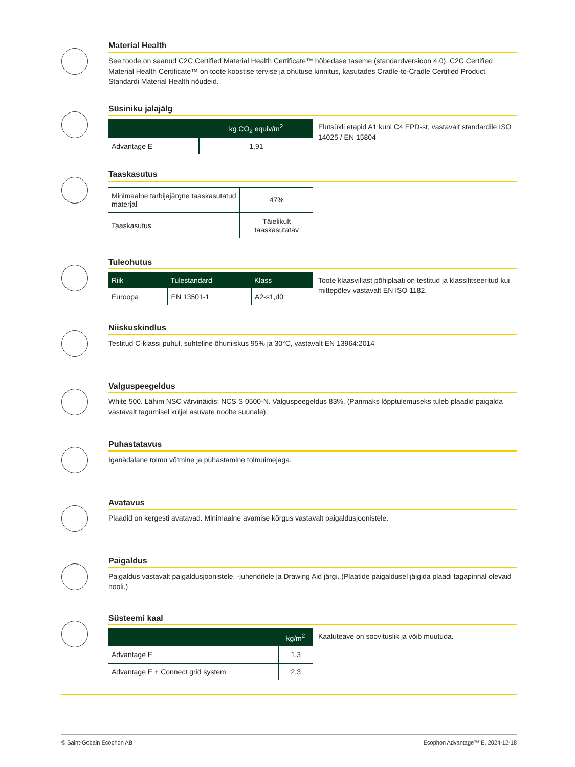Material Health
See toode on saanud C2C Certified Material Health Certificate™ hõbedase taseme (standardversioon 4.0). C2C Certified Material Health Certificate™ on toote koostise tervise ja ohutuse kinnitus, kasutades Cradle-to-Cradle Certified Product Standardi Material Health nõudeid.
Süsiniku jalajälg
| | kg CO<sub>2</sub> equiv/m<sup>2</sup> |
| --- | --- |
| Advantage E | 1,91 |
Elutsükli etapid A1 kuni C4 EPD-st, vastavalt standardile ISO 14025 / EN 15804
Taaskasutus
| Minimaalne tarbijajärgne taaskasutatud materjal | 47% |
| Taaskasutus | Täielikult taaskasutatav |
Tuleohutus
| Riik | Tulestandard | Klass |
| --- | --- | --- |
| Euroopa | EN 13501-1 | A2-s1,d0 |
Toote klaasvillast põhiplaati on testitud ja klassifitseeritud kui mittepõlev vastavalt EN ISO 1182.
Niiskuskindlus
Testitud C-klassi puhul, suhteline õhuniiskus 95% ja 30°C, vastavalt EN 13964:2014
Valguspeegeldus
White 500. Lähim NSC värvinäidis; NCS S 0500-N. Valguspeegeldus 83%. (Parimaks lõpptulemuseks tuleb plaadid paigalda vastavalt tagumisel küljel asuvate noolte suunale).
Puhastatavus
Iganädalane tolmu võtmine ja puhastamine tolmuimejaga.
Avatavus
Plaadid on kergesti avatavad. Minimaalne avamise kõrgus vastavalt paigaldusjoonistele.
Paigaldus
Paigaldus vastavalt paigaldusjoonistele, -juhenditele ja Drawing Aid järgi. (Plaatide paigaldusel jälgida plaadi tagapinnal olevaid nooli.)
Süsteemi kaal
| | kg/m<sup>2</sup> |
| --- | --- |
| Advantage E | 1,3 |
| Advantage E + Connect grid system | 2,3 |
Kaaluteave on soovituslik ja võib muutuda.
© Saint-Gobain Ecophon AB Ecophon Advantage™ E, 2024-12-18